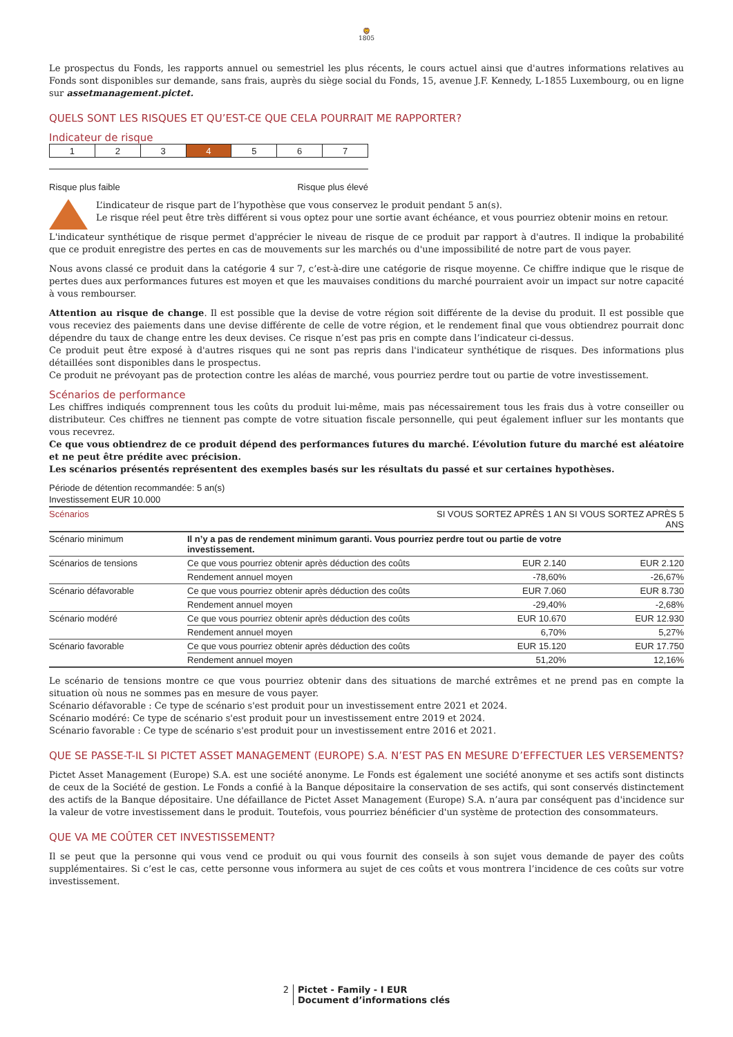🦁
1805
Le prospectus du Fonds, les rapports annuel ou semestriel les plus récents, le cours actuel ainsi que d'autres informations relatives au Fonds sont disponibles sur demande, sans frais, auprès du siège social du Fonds, 15, avenue J.F. Kennedy, L-1855 Luxembourg, ou en ligne sur assetmanagement.pictet.
QUELS SONT LES RISQUES ET QU’EST-CE QUE CELA POURRAIT ME RAPPORTER?
Indicateur de risque
| 1 | 2 | 3 | 4 | 5 | 6 | 7 |
Risque plus faible Risque plus élevé
L’indicateur de risque part de l’hypothèse que vous conservez le produit pendant 5 an(s).
Le risque réel peut être très différent si vous optez pour une sortie avant échéance, et vous pourriez obtenir moins en retour.
L'indicateur synthétique de risque permet d'apprécier le niveau de risque de ce produit par rapport à d'autres. Il indique la probabilité que ce produit enregistre des pertes en cas de mouvements sur les marchés ou d'une impossibilité de notre part de vous payer.
Nous avons classé ce produit dans la catégorie 4 sur 7, c’est-à-dire une catégorie de risque moyenne. Ce chiffre indique que le risque de pertes dues aux performances futures est moyen et que les mauvaises conditions du marché pourraient avoir un impact sur notre capacité à vous rembourser.
Attention au risque de change. Il est possible que la devise de votre région soit différente de la devise du produit. Il est possible que vous receviez des paiements dans une devise différente de celle de votre région, et le rendement final que vous obtiendrez pourrait donc dépendre du taux de change entre les deux devises. Ce risque n’est pas pris en compte dans l’indicateur ci-dessus.
Ce produit peut être exposé à d'autres risques qui ne sont pas repris dans l'indicateur synthétique de risques. Des informations plus détaillées sont disponibles dans le prospectus.
Ce produit ne prévoyant pas de protection contre les aléas de marché, vous pourriez perdre tout ou partie de votre investissement.
Scénarios de performance
Les chiffres indiqués comprennent tous les coûts du produit lui-même, mais pas nécessairement tous les frais dus à votre conseiller ou distributeur. Ces chiffres ne tiennent pas compte de votre situation fiscale personnelle, qui peut également influer sur les montants que vous recevrez.
Ce que vous obtiendrez de ce produit dépend des performances futures du marché. L’évolution future du marché est aléatoire et ne peut être prédite avec précision.
Les scénarios présentés représentent des exemples basés sur les résultats du passé et sur certaines hypothèses.
Période de détention recommandée: 5 an(s)
Investissement EUR 10.000
| Scénarios | | SI VOUS SORTEZ APRÈS 1 AN | SI VOUS SORTEZ APRÈS 5 ANS |
| --- | --- | --- | --- |
| Scénario minimum | Il n’y a pas de rendement minimum garanti. Vous pourriez perdre tout ou partie de votre investissement. | | |
| Scénarios de tensions | Ce que vous pourriez obtenir après déduction des coûts | EUR 2.140 | EUR 2.120 |
| | Rendement annuel moyen | -78,60% | -26,67% |
| Scénario défavorable | Ce que vous pourriez obtenir après déduction des coûts | EUR 7.060 | EUR 8.730 |
| | Rendement annuel moyen | -29,40% | -2,68% |
| Scénario modéré | Ce que vous pourriez obtenir après déduction des coûts | EUR 10.670 | EUR 12.930 |
| | Rendement annuel moyen | 6,70% | 5,27% |
| Scénario favorable | Ce que vous pourriez obtenir après déduction des coûts | EUR 15.120 | EUR 17.750 |
| | Rendement annuel moyen | 51,20% | 12,16% |
Le scénario de tensions montre ce que vous pourriez obtenir dans des situations de marché extrêmes et ne prend pas en compte la situation où nous ne sommes pas en mesure de vous payer.
Scénario défavorable : Ce type de scénario s'est produit pour un investissement entre 2021 et 2024.
Scénario modéré: Ce type de scénario s'est produit pour un investissement entre 2019 et 2024.
Scénario favorable : Ce type de scénario s'est produit pour un investissement entre 2016 et 2021.
QUE SE PASSE-T-IL SI PICTET ASSET MANAGEMENT (EUROPE) S.A. N’EST PAS EN MESURE D’EFFECTUER LES VERSEMENTS?
Pictet Asset Management (Europe) S.A. est une société anonyme. Le Fonds est également une société anonyme et ses actifs sont distincts de ceux de la Société de gestion. Le Fonds a confié à la Banque dépositaire la conservation de ses actifs, qui sont conservés distinctement des actifs de la Banque dépositaire. Une défaillance de Pictet Asset Management (Europe) S.A. n’aura par conséquent pas d'incidence sur la valeur de votre investissement dans le produit. Toutefois, vous pourriez bénéficier d'un système de protection des consommateurs.
QUE VA ME COÛTER CET INVESTISSEMENT?
Il se peut que la personne qui vous vend ce produit ou qui vous fournit des conseils à son sujet vous demande de payer des coûts supplémentaires. Si c’est le cas, cette personne vous informera au sujet de ces coûts et vous montrera l’incidence de ces coûts sur votre investissement.
2 Pictet - Family - I EUR
Document d’informations clés